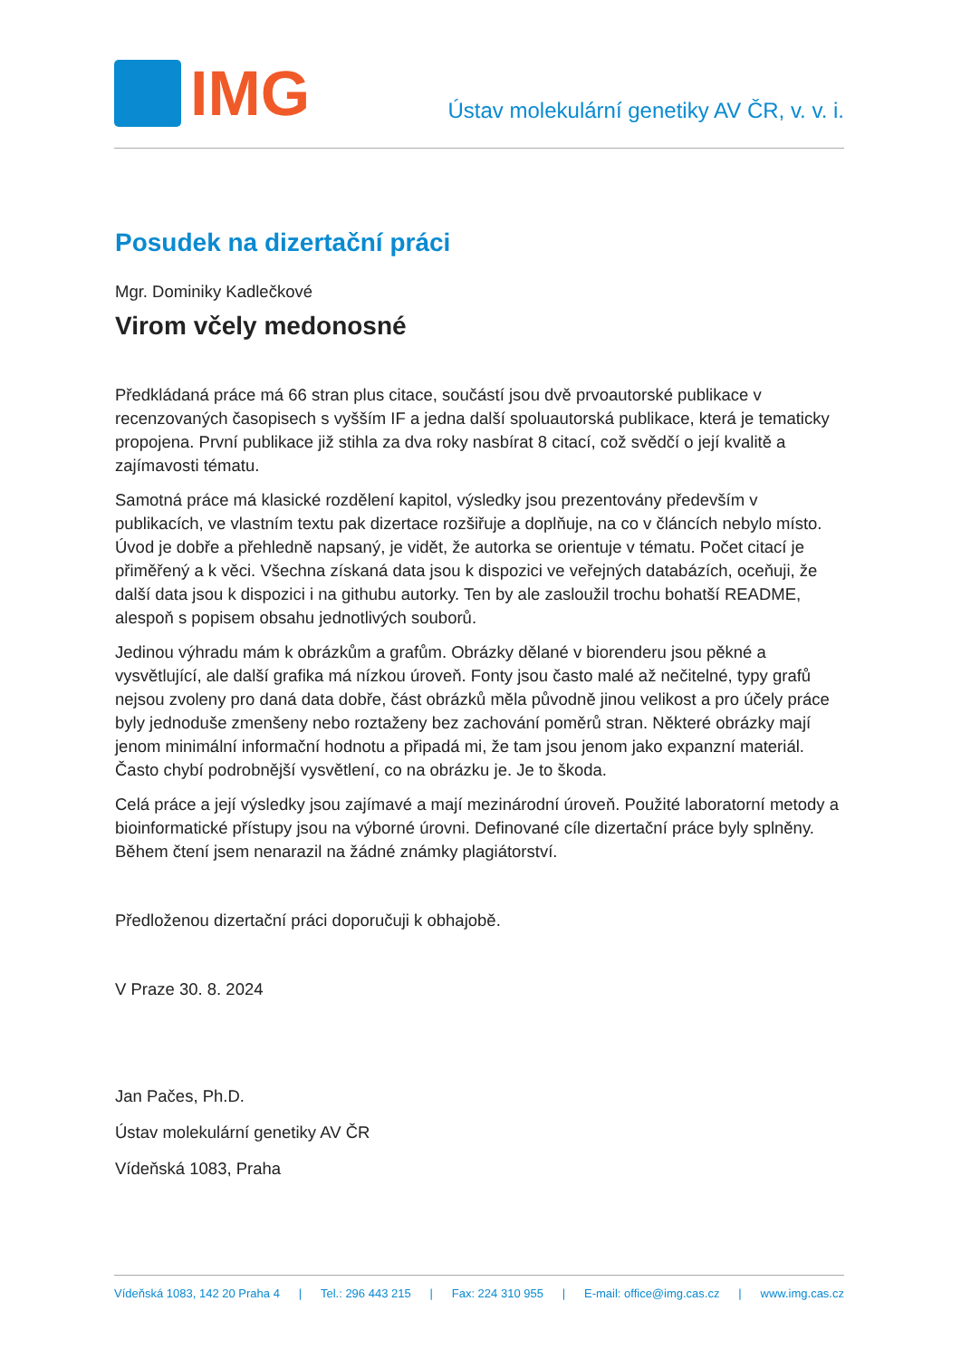IMG
Ústav molekulární genetiky AV ČR, v. v. i.
Posudek na dizertační práci
Mgr. Dominiky Kadlečkové
Virom včely medonosné
Předkládaná práce má 66 stran plus citace, součástí jsou dvě prvoautorské publikace v recenzovaných časopisech s vyšším IF a jedna další spoluautorská publikace, která je tematicky propojena. První publikace již stihla za dva roky nasbírat 8 citací, což svědčí o její kvalitě a zajímavosti tématu.
Samotná práce má klasické rozdělení kapitol, výsledky jsou prezentovány především v publikacích, ve vlastním textu pak dizertace rozšiřuje a doplňuje, na co v článcích nebylo místo. Úvod je dobře a přehledně napsaný, je vidět, že autorka se orientuje v tématu. Počet citací je přiměřený a k věci. Všechna získaná data jsou k dispozici ve veřejných databázích, oceňuji, že další data jsou k dispozici i na githubu autorky. Ten by ale zasloužil trochu bohatší README, alespoň s popisem obsahu jednotlivých souborů.
Jedinou výhradu mám k obrázkům a grafům. Obrázky dělané v biorenderu jsou pěkné a vysvětlující, ale další grafika má nízkou úroveň. Fonty jsou často malé až nečitelné, typy grafů nejsou zvoleny pro daná data dobře, část obrázků měla původně jinou velikost a pro účely práce byly jednoduše zmenšeny nebo roztaženy bez zachování poměrů stran. Některé obrázky mají jenom minimální informační hodnotu a připadá mi, že tam jsou jenom jako expanzní materiál. Často chybí podrobnější vysvětlení, co na obrázku je. Je to škoda.
Celá práce a její výsledky jsou zajímavé a mají mezinárodní úroveň. Použité laboratorní metody a bioinformatické přístupy jsou na výborné úrovni. Definované cíle dizertační práce byly splněny. Během čtení jsem nenarazil na žádné známky plagiátorství.
Předloženou dizertační práci doporučuji k obhajobě.
V Praze 30. 8. 2024
Jan Pačes, Ph.D.
Ústav molekulární genetiky AV ČR
Vídeňská 1083, Praha
Vídeňská 1083, 142 20 Praha 4 | Tel.: 296 443 215 | Fax: 224 310 955 | E-mail: office@img.cas.cz | www.img.cas.cz